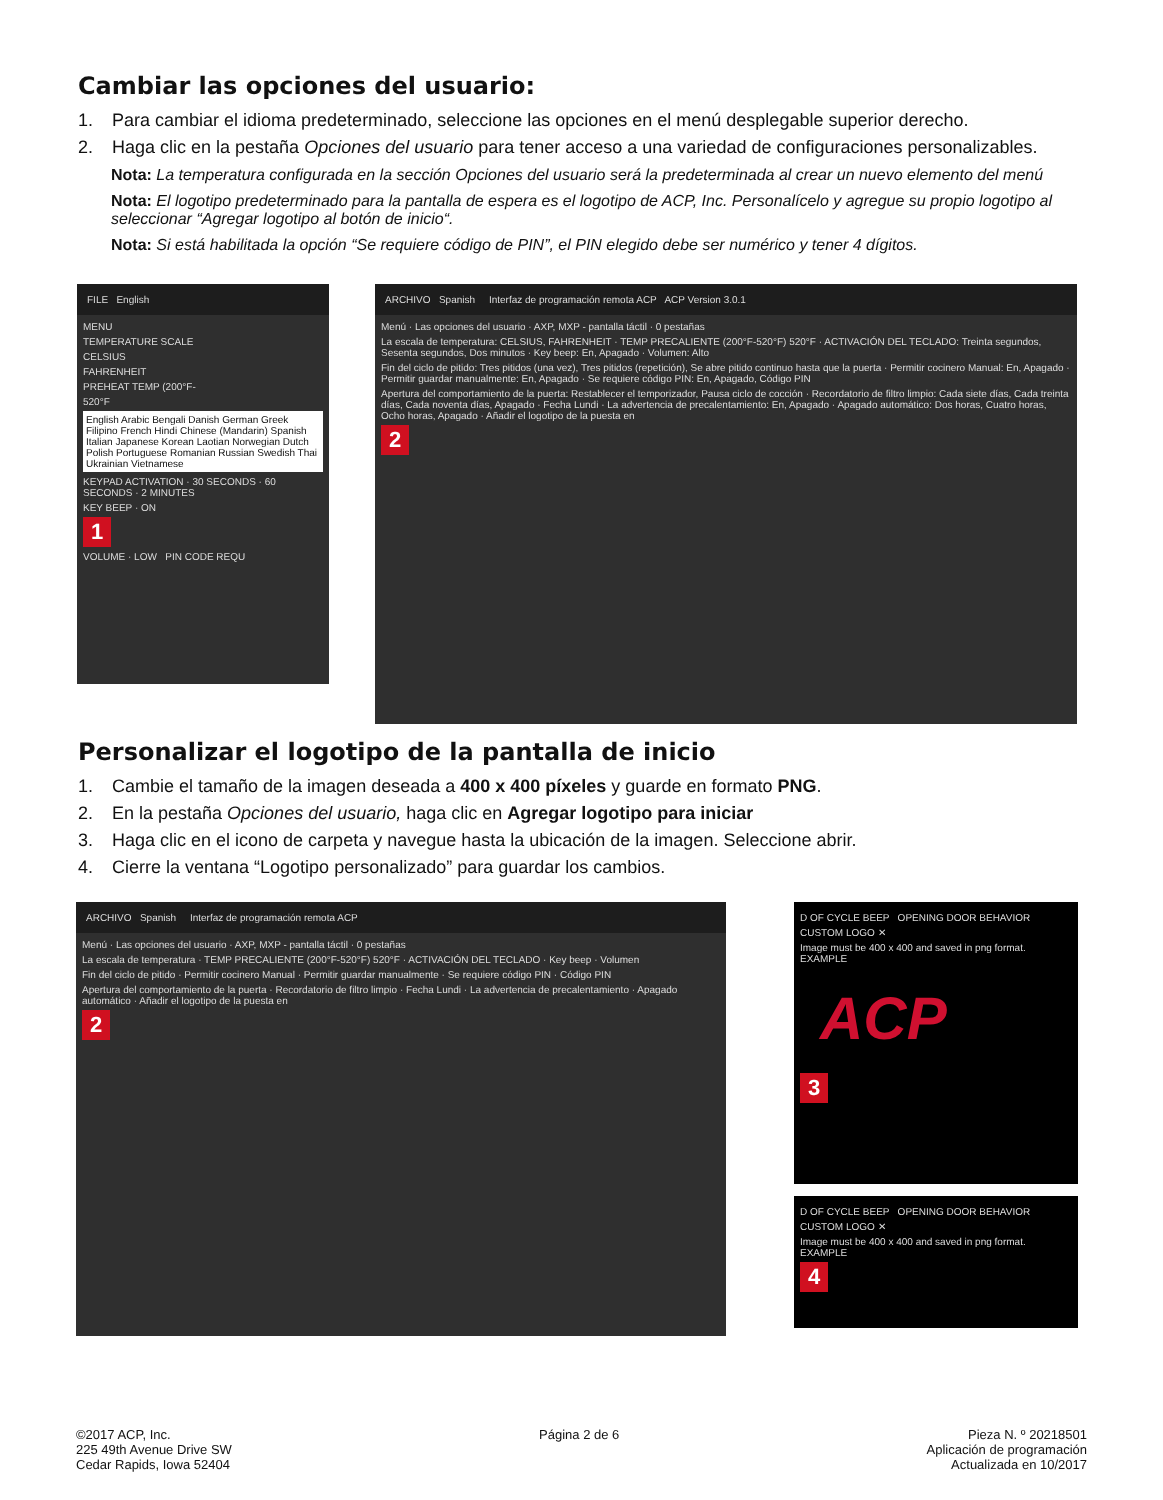Cambiar las opciones del usuario:
1. Para cambiar el idioma predeterminado, seleccione las opciones en el menú desplegable superior derecho.
2. Haga clic en la pestaña Opciones del usuario para tener acceso a una variedad de configuraciones personalizables.
Nota: La temperatura configurada en la sección Opciones del usuario será la predeterminada al crear un nuevo elemento del menú
Nota: El logotipo predeterminado para la pantalla de espera es el logotipo de ACP, Inc. Personalícelo y agregue su propio logotipo al seleccionar “Agregar logotipo al botón de inicio“.
Nota: Si está habilitada la opción “Se requiere código de PIN”, el PIN elegido debe ser numérico y tener 4 dígitos.
FILE English
MENU
TEMPERATURE SCALE
CELSIUS
FAHRENHEIT
PREHEAT TEMP (200°F-
520°F
English Arabic Bengali Danish German Greek Filipino French Hindi Chinese (Mandarin) Spanish Italian Japanese Korean Laotian Norwegian Dutch Polish Portuguese Romanian Russian Swedish Thai Ukrainian Vietnamese
KEYPAD ACTIVATION · 30 SECONDS · 60 SECONDS · 2 MINUTES
KEY BEEP · ON
1
VOLUME · LOW PIN CODE REQU
ARCHIVO Spanish Interfaz de programación remota ACP ACP Version 3.0.1
Menú · Las opciones del usuario · AXP, MXP - pantalla táctil · 0 pestañas
La escala de temperatura: CELSIUS, FAHRENHEIT · TEMP PRECALIENTE (200°F-520°F) 520°F · ACTIVACIÓN DEL TECLADO: Treinta segundos, Sesenta segundos, Dos minutos · Key beep: En, Apagado · Volumen: Alto
Fin del ciclo de pitido: Tres pitidos (una vez), Tres pitidos (repetición), Se abre pitido continuo hasta que la puerta · Permitir cocinero Manual: En, Apagado · Permitir guardar manualmente: En, Apagado · Se requiere código PIN: En, Apagado, Código PIN
Apertura del comportamiento de la puerta: Restablecer el temporizador, Pausa ciclo de cocción · Recordatorio de filtro limpio: Cada siete días, Cada treinta días, Cada noventa días, Apagado · Fecha Lundi · La advertencia de precalentamiento: En, Apagado · Apagado automático: Dos horas, Cuatro horas, Ocho horas, Apagado · Añadir el logotipo de la puesta en
2
Personalizar el logotipo de la pantalla de inicio
1. Cambie el tamaño de la imagen deseada a 400 x 400 píxeles y guarde en formato PNG.
2. En la pestaña Opciones del usuario, haga clic en Agregar logotipo para iniciar
3. Haga clic en el icono de carpeta y navegue hasta la ubicación de la imagen. Seleccione abrir.
4. Cierre la ventana “Logotipo personalizado” para guardar los cambios.
ARCHIVO Spanish Interfaz de programación remota ACP
Menú · Las opciones del usuario · AXP, MXP - pantalla táctil · 0 pestañas
La escala de temperatura · TEMP PRECALIENTE (200°F-520°F) 520°F · ACTIVACIÓN DEL TECLADO · Key beep · Volumen
Fin del ciclo de pitido · Permitir cocinero Manual · Permitir guardar manualmente · Se requiere código PIN · Código PIN
Apertura del comportamiento de la puerta · Recordatorio de filtro limpio · Fecha Lundi · La advertencia de precalentamiento · Apagado automático · Añadir el logotipo de la puesta en
2
D OF CYCLE BEEP OPENING DOOR BEHAVIOR
CUSTOM LOGO ✕
Image must be 400 x 400 and saved in png format. EXAMPLE
ACP
3
D OF CYCLE BEEP OPENING DOOR BEHAVIOR
CUSTOM LOGO ✕
Image must be 400 x 400 and saved in png format. EXAMPLE
4
©2017 ACP, Inc.
225 49th Avenue Drive SW
Cedar Rapids, Iowa 52404
Página 2 de 6 Pieza N. º 20218501
Aplicación de programación
Actualizada en 10/2017